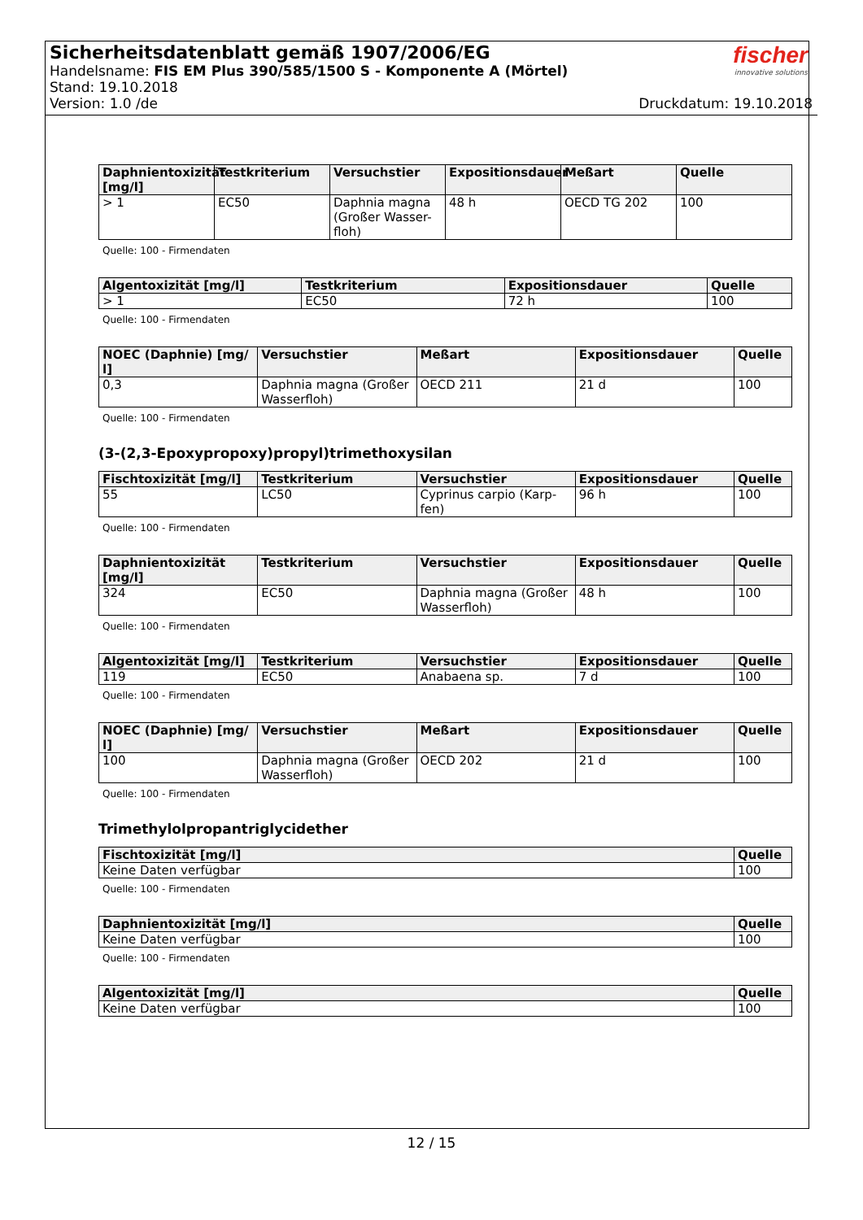Sicherheitsdatenblatt gemäß 1907/2006/EG
Handelsname: FIS EM Plus 390/585/1500 S - Komponente A (Mörtel)
Stand: 19.10.2018
Version: 1.0 /de Druckdatum: 19.10.2018
fischer
innovative solutions
| Daphnientoxizität [mg/l] | Testkriterium | Versuchstier | Expositionsdauer | Meßart | Quelle |
| --- | --- | --- | --- | --- | --- |
| > 1 | EC50 | Daphnia magna (Großer Wasser-floh) | 48 h | OECD TG 202 | 100 |
Quelle: 100 - Firmendaten
| Algentoxizität [mg/l] | Testkriterium | Expositionsdauer | Quelle |
| --- | --- | --- | --- |
| > 1 | EC50 | 72 h | 100 |
Quelle: 100 - Firmendaten
| NOEC (Daphnie) [mg/ l] | Versuchstier | Meßart | Expositionsdauer | Quelle |
| --- | --- | --- | --- | --- |
| 0,3 | Daphnia magna (Großer Wasserfloh) | OECD 211 | 21 d | 100 |
Quelle: 100 - Firmendaten
(3-(2,3-Epoxypropoxy)propyl)trimethoxysilan
| Fischtoxizität [mg/l] | Testkriterium | Versuchstier | Expositionsdauer | Quelle |
| --- | --- | --- | --- | --- |
| 55 | LC50 | Cyprinus carpio (Karp-fen) | 96 h | 100 |
Quelle: 100 - Firmendaten
| Daphnientoxizität [mg/l] | Testkriterium | Versuchstier | Expositionsdauer | Quelle |
| --- | --- | --- | --- | --- |
| 324 | EC50 | Daphnia magna (Großer Wasserfloh) | 48 h | 100 |
Quelle: 100 - Firmendaten
| Algentoxizität [mg/l] | Testkriterium | Versuchstier | Expositionsdauer | Quelle |
| --- | --- | --- | --- | --- |
| 119 | EC50 | Anabaena sp. | 7 d | 100 |
Quelle: 100 - Firmendaten
| NOEC (Daphnie) [mg/ l] | Versuchstier | Meßart | Expositionsdauer | Quelle |
| --- | --- | --- | --- | --- |
| 100 | Daphnia magna (Großer Wasserfloh) | OECD 202 | 21 d | 100 |
Quelle: 100 - Firmendaten
Trimethylolpropantriglycidether
| Fischtoxizität [mg/l] | Quelle |
| --- | --- |
| Keine Daten verfügbar | 100 |
Quelle: 100 - Firmendaten
| Daphnientoxizität [mg/l] | Quelle |
| --- | --- |
| Keine Daten verfügbar | 100 |
Quelle: 100 - Firmendaten
| Algentoxizität [mg/l] | Quelle |
| --- | --- |
| Keine Daten verfügbar | 100 |
12 / 15